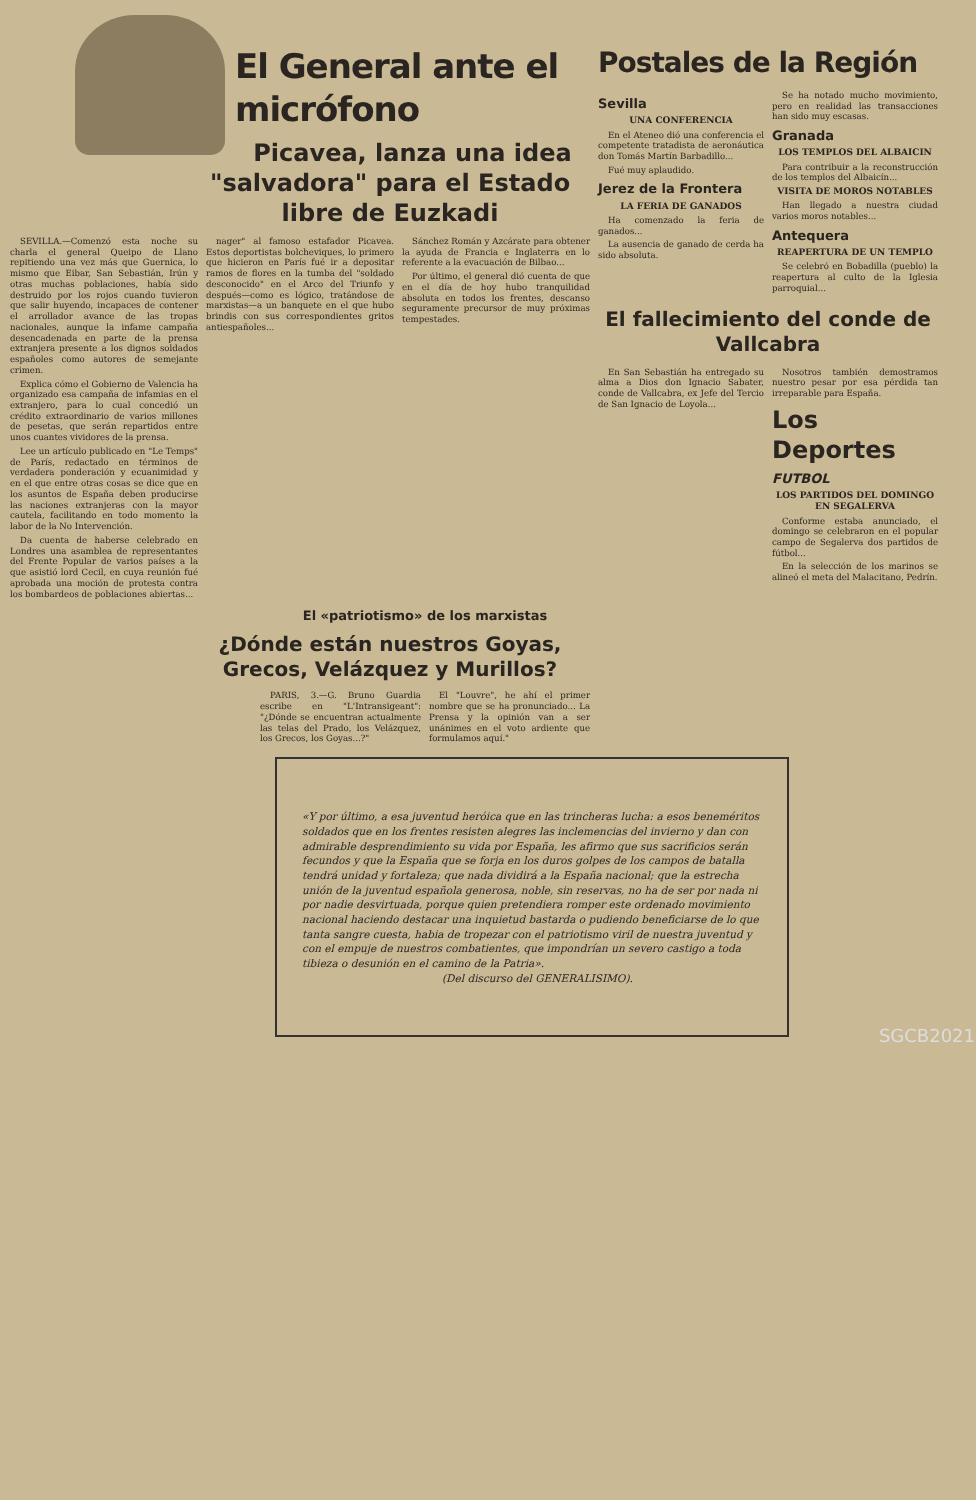El General ante el micrófono
Picavea, lanza una idea "salvadora" para el Estado libre de Euzkadi
SEVILLA.—Comenzó esta noche su charla el general Queipo de Llano repitiendo una vez más que Guernica, lo mismo que Eibar, San Sebastián, Irún y otras muchas poblaciones, había sido destruido por los rojos cuando tuvieron que salir huyendo, incapaces de contener el arrollador avance de las tropas nacionales, aunque la infame campaña desencadenada en parte de la prensa extranjera presente a los dignos soldados españoles como autores de semejante crimen.
Explica cómo el Gobierno de Valencia ha organizado esa campaña de infamias en el extranjero, para lo cual concedió un crédito extraordinario de varios millones de pesetas, que serán repartidos entre unos cuantes vividores de la prensa.
Lee un artículo publicado en "Le Temps" de París, redactado en términos de verdadera ponderación y ecuanimidad y en el que entre otras cosas se dice que en los asuntos de España deben producirse las naciones extranjeras con la mayor cautela, facilitando en todo momento la labor de la No Intervención.
Da cuenta de haberse celebrado en Londres una asamblea de representantes del Frente Popular de varios países a la que asistió lord Cecil, en cuya reunión fué aprobada una moción de protesta contra los bombardeos de poblaciones abiertas...
nager" al famoso estafador Picavea. Estos deportistas bolcheviques, lo primero que hicieron en París fué ir a depositar ramos de flores en la tumba del "soldado desconocido" en el Arco del Triunfo y después—como es lógico, tratándose de marxistas—a un banquete en el que hubo brindis con sus correspondientes gritos antiespañoles...
Sánchez Román y Azcárate para obtener la ayuda de Francia e Inglaterra en lo referente a la evacuación de Bilbao...
Por último, el general dió cuenta de que en el día de hoy hubo tranquilidad absoluta en todos los frentes, descanso seguramente precursor de muy próximas tempestades.
El «patriotismo» de los marxistas
¿Dónde están nuestros Goyas, Grecos, Velázquez y Murillos?
PARIS, 3.—G. Bruno Guardia escribe en "L'Intransigeant": "¿Dónde se encuentran actualmente las telas del Prado, los Velázquez, los Grecos, los Goyas...?"
El "Louvre", he ahí el primer nombre que se ha pronunciado... La Prensa y la opinión van a ser unánimes en el voto ardiente que formulamos aquí."
Postales de la Región
Sevilla
UNA CONFERENCIA
En el Ateneo dió una conferencia el competente tratadista de aeronáutica don Tomás Martín Barbadillo...
Fué muy aplaudido.
Jerez de la Frontera
LA FERIA DE GANADOS
Ha comenzado la feria de ganados...
La ausencia de ganado de cerda ha sido absoluta.
Se ha notado mucho movimiento, pero en realidad las transacciones han sido muy escasas.
Granada
LOS TEMPLOS DEL ALBAICIN
Para contribuir a la reconstrucción de los templos del Albaicín...
VISITA DE MOROS NOTABLES
Han llegado a nuestra ciudad varios moros notables...
Antequera
REAPERTURA DE UN TEMPLO
Se celebró en Bobadilla (pueblo) la reapertura al culto de la Iglesia parroquial...
El fallecimiento del conde de Vallcabra
En San Sebastián ha entregado su alma a Dios don Ignacio Sabater, conde de Vallcabra, ex Jefe del Tercio de San Ignacio de Loyola...
Nosotros también demostramos nuestro pesar por esa pérdida tan irreparable para España.
Los Deportes
FUTBOL
LOS PARTIDOS DEL DOMINGO EN SEGALERVA
Conforme estaba anunciado, el domingo se celebraron en el popular campo de Segalerva dos partidos de fútbol...
En la selección de los marinos se alineó el meta del Malacitano, Pedrín.
«Y por último, a esa juventud heróica que en las trincheras lucha: a esos beneméritos soldados que en los frentes resisten alegres las inclemencias del invierno y dan con admirable desprendimiento su vida por España, les afirmo que sus sacrificios serán fecundos y que la España que se forja en los duros golpes de los campos de batalla tendrá unidad y fortaleza; que nada dividirá a la España nacional; que la estrecha unión de la juventud española generosa, noble, sin reservas, no ha de ser por nada ni por nadie desvirtuada, porque quien pretendiera romper este ordenado movimiento nacional haciendo destacar una inquietud bastarda o pudiendo beneficiarse de lo que tanta sangre cuesta, habia de tropezar con el patriotismo viril de nuestra juventud y con el empuje de nuestros combatientes, que impondrían un severo castigo a toda tibieza o desunión en el camino de la Patria».
(Del discurso del GENERALISIMO).
SGCB2021